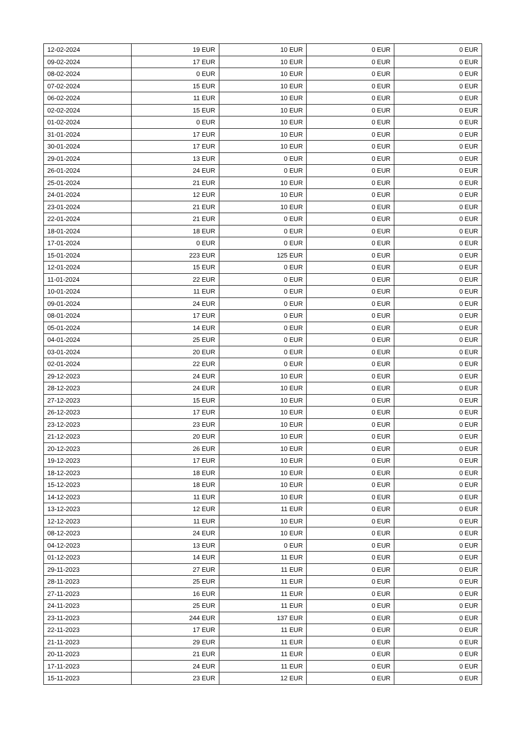| 12-02-2024 | 19 EUR | 10 EUR | 0 EUR | 0 EUR |
| 09-02-2024 | 17 EUR | 10 EUR | 0 EUR | 0 EUR |
| 08-02-2024 | 0 EUR | 10 EUR | 0 EUR | 0 EUR |
| 07-02-2024 | 15 EUR | 10 EUR | 0 EUR | 0 EUR |
| 06-02-2024 | 11 EUR | 10 EUR | 0 EUR | 0 EUR |
| 02-02-2024 | 15 EUR | 10 EUR | 0 EUR | 0 EUR |
| 01-02-2024 | 0 EUR | 10 EUR | 0 EUR | 0 EUR |
| 31-01-2024 | 17 EUR | 10 EUR | 0 EUR | 0 EUR |
| 30-01-2024 | 17 EUR | 10 EUR | 0 EUR | 0 EUR |
| 29-01-2024 | 13 EUR | 0 EUR | 0 EUR | 0 EUR |
| 26-01-2024 | 24 EUR | 0 EUR | 0 EUR | 0 EUR |
| 25-01-2024 | 21 EUR | 10 EUR | 0 EUR | 0 EUR |
| 24-01-2024 | 12 EUR | 10 EUR | 0 EUR | 0 EUR |
| 23-01-2024 | 21 EUR | 10 EUR | 0 EUR | 0 EUR |
| 22-01-2024 | 21 EUR | 0 EUR | 0 EUR | 0 EUR |
| 18-01-2024 | 18 EUR | 0 EUR | 0 EUR | 0 EUR |
| 17-01-2024 | 0 EUR | 0 EUR | 0 EUR | 0 EUR |
| 15-01-2024 | 223 EUR | 125 EUR | 0 EUR | 0 EUR |
| 12-01-2024 | 15 EUR | 0 EUR | 0 EUR | 0 EUR |
| 11-01-2024 | 22 EUR | 0 EUR | 0 EUR | 0 EUR |
| 10-01-2024 | 11 EUR | 0 EUR | 0 EUR | 0 EUR |
| 09-01-2024 | 24 EUR | 0 EUR | 0 EUR | 0 EUR |
| 08-01-2024 | 17 EUR | 0 EUR | 0 EUR | 0 EUR |
| 05-01-2024 | 14 EUR | 0 EUR | 0 EUR | 0 EUR |
| 04-01-2024 | 25 EUR | 0 EUR | 0 EUR | 0 EUR |
| 03-01-2024 | 20 EUR | 0 EUR | 0 EUR | 0 EUR |
| 02-01-2024 | 22 EUR | 0 EUR | 0 EUR | 0 EUR |
| 29-12-2023 | 24 EUR | 10 EUR | 0 EUR | 0 EUR |
| 28-12-2023 | 24 EUR | 10 EUR | 0 EUR | 0 EUR |
| 27-12-2023 | 15 EUR | 10 EUR | 0 EUR | 0 EUR |
| 26-12-2023 | 17 EUR | 10 EUR | 0 EUR | 0 EUR |
| 23-12-2023 | 23 EUR | 10 EUR | 0 EUR | 0 EUR |
| 21-12-2023 | 20 EUR | 10 EUR | 0 EUR | 0 EUR |
| 20-12-2023 | 26 EUR | 10 EUR | 0 EUR | 0 EUR |
| 19-12-2023 | 17 EUR | 10 EUR | 0 EUR | 0 EUR |
| 18-12-2023 | 18 EUR | 10 EUR | 0 EUR | 0 EUR |
| 15-12-2023 | 18 EUR | 10 EUR | 0 EUR | 0 EUR |
| 14-12-2023 | 11 EUR | 10 EUR | 0 EUR | 0 EUR |
| 13-12-2023 | 12 EUR | 11 EUR | 0 EUR | 0 EUR |
| 12-12-2023 | 11 EUR | 10 EUR | 0 EUR | 0 EUR |
| 08-12-2023 | 24 EUR | 10 EUR | 0 EUR | 0 EUR |
| 04-12-2023 | 13 EUR | 0 EUR | 0 EUR | 0 EUR |
| 01-12-2023 | 14 EUR | 11 EUR | 0 EUR | 0 EUR |
| 29-11-2023 | 27 EUR | 11 EUR | 0 EUR | 0 EUR |
| 28-11-2023 | 25 EUR | 11 EUR | 0 EUR | 0 EUR |
| 27-11-2023 | 16 EUR | 11 EUR | 0 EUR | 0 EUR |
| 24-11-2023 | 25 EUR | 11 EUR | 0 EUR | 0 EUR |
| 23-11-2023 | 244 EUR | 137 EUR | 0 EUR | 0 EUR |
| 22-11-2023 | 17 EUR | 11 EUR | 0 EUR | 0 EUR |
| 21-11-2023 | 29 EUR | 11 EUR | 0 EUR | 0 EUR |
| 20-11-2023 | 21 EUR | 11 EUR | 0 EUR | 0 EUR |
| 17-11-2023 | 24 EUR | 11 EUR | 0 EUR | 0 EUR |
| 15-11-2023 | 23 EUR | 12 EUR | 0 EUR | 0 EUR |